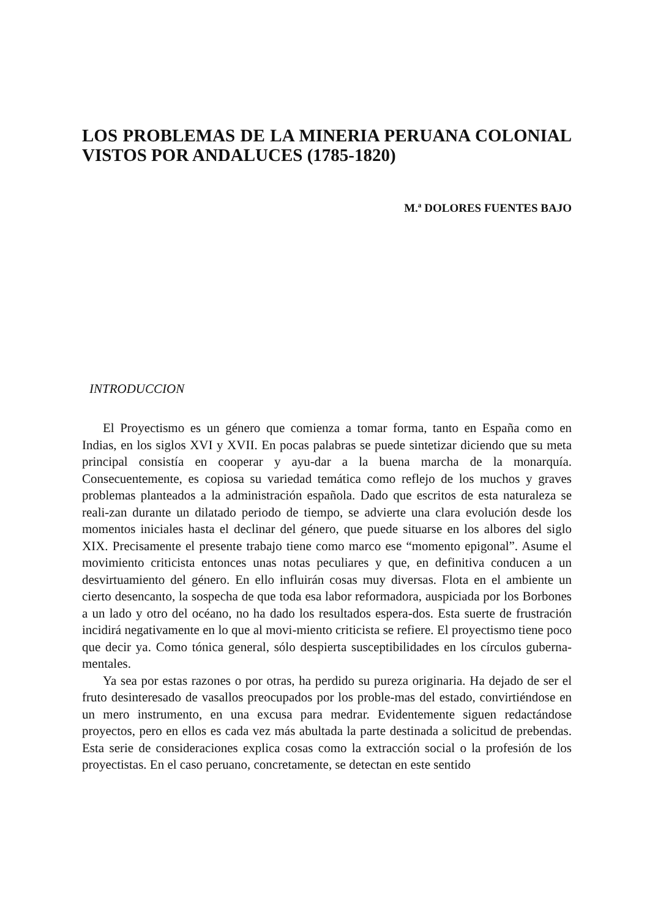LOS PROBLEMAS DE LA MINERIA PERUANA COLONIAL VISTOS POR ANDALUCES (1785-1820)
M.ª DOLORES FUENTES BAJO
INTRODUCCION
El Proyectismo es un género que comienza a tomar forma, tanto en España como en Indias, en los siglos XVI y XVII. En pocas palabras se puede sintetizar diciendo que su meta principal consistía en cooperar y ayu-dar a la buena marcha de la monarquía. Consecuentemente, es copiosa su variedad temática como reflejo de los muchos y graves problemas planteados a la administración española. Dado que escritos de esta naturaleza se reali-zan durante un dilatado periodo de tiempo, se advierte una clara evolución desde los momentos iniciales hasta el declinar del género, que puede situarse en los albores del siglo XIX. Precisamente el presente trabajo tiene como marco ese “momento epigonal”. Asume el movimiento criticista entonces unas notas peculiares y que, en definitiva conducen a un desvirtuamiento del género. En ello influirán cosas muy diversas. Flota en el ambiente un cierto desencanto, la sospecha de que toda esa labor reformadora, auspiciada por los Borbones a un lado y otro del océano, no ha dado los resultados espera-dos. Esta suerte de frustración incidirá negativamente en lo que al movi-miento criticista se refiere. El proyectismo tiene poco que decir ya. Como tónica general, sólo despierta susceptibilidades en los círculos guberna-mentales.
Ya sea por estas razones o por otras, ha perdido su pureza originaria. Ha dejado de ser el fruto desinteresado de vasallos preocupados por los proble-mas del estado, convirtiéndose en un mero instrumento, en una excusa para medrar. Evidentemente siguen redactándose proyectos, pero en ellos es cada vez más abultada la parte destinada a solicitud de prebendas. Esta serie de consideraciones explica cosas como la extracción social o la profesión de los proyectistas. En el caso peruano, concretamente, se detectan en este sentido